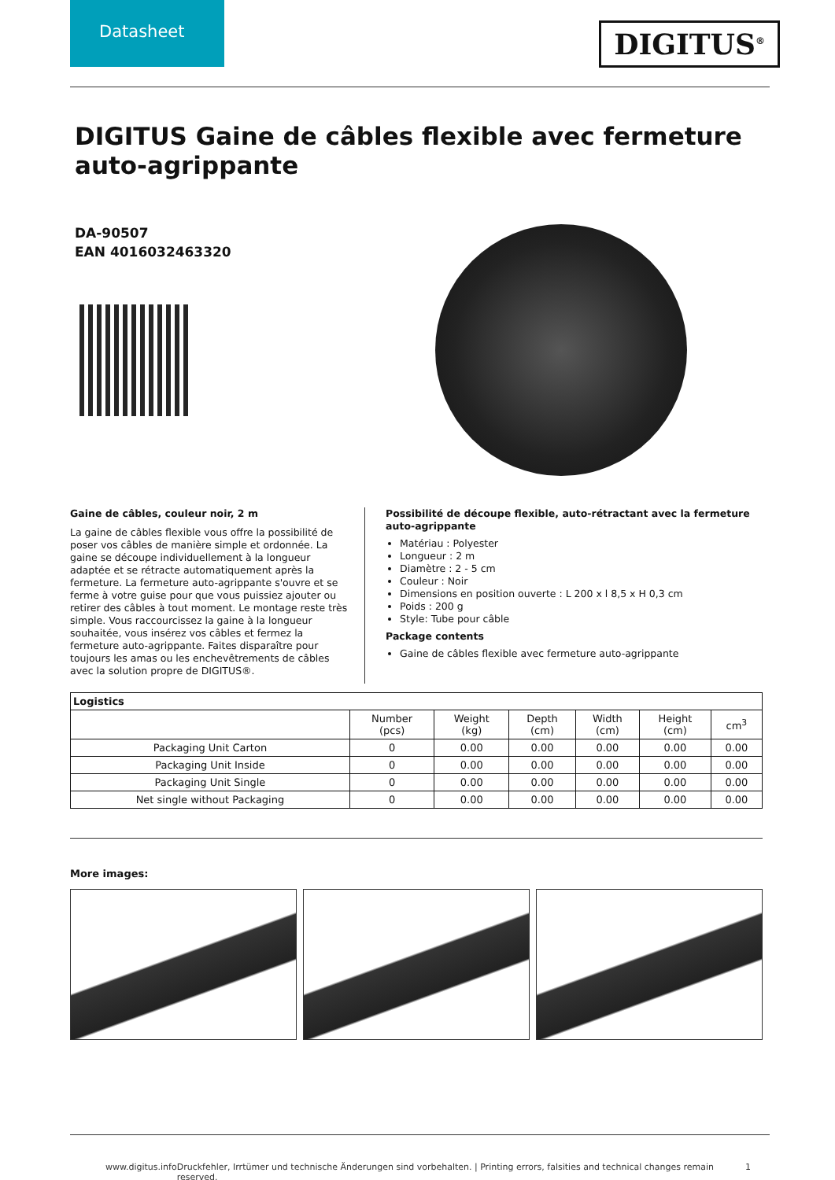Datasheet
DIGITUS<sup>®</sup>
DIGITUS Gaine de câbles flexible avec fermeture auto-agrippante
DA-90507
EAN 4016032463320
Gaine de câbles, couleur noir, 2 m
La gaine de câbles flexible vous offre la possibilité de poser vos câbles de manière simple et ordonnée. La gaine se découpe individuellement à la longueur adaptée et se rétracte automatiquement après la fermeture. La fermeture auto-agrippante s'ouvre et se ferme à votre guise pour que vous puissiez ajouter ou retirer des câbles à tout moment. Le montage reste très simple. Vous raccourcissez la gaine à la longueur souhaitée, vous insérez vos câbles et fermez la fermeture auto-agrippante. Faites disparaître pour toujours les amas ou les enchevêtrements de câbles avec la solution propre de DIGITUS®.
Possibilité de découpe flexible, auto-rétractant avec la fermeture auto-agrippante
Matériau : Polyester
Longueur : 2 m
Diamètre : 2 - 5 cm
Couleur : Noir
Dimensions en position ouverte : L 200 x l 8,5 x H 0,3 cm
Poids : 200 g
Style: Tube pour câble
Package contents
Gaine de câbles flexible avec fermeture auto-agrippante
| Logistics | | | | | | |
| --- | --- | --- | --- | --- | --- | --- |
| | Number (pcs) | Weight (kg) | Depth (cm) | Width (cm) | Height (cm) | cm<sup>3</sup> |
| Packaging Unit Carton | 0 | 0.00 | 0.00 | 0.00 | 0.00 | 0.00 |
| Packaging Unit Inside | 0 | 0.00 | 0.00 | 0.00 | 0.00 | 0.00 |
| Packaging Unit Single | 0 | 0.00 | 0.00 | 0.00 | 0.00 | 0.00 |
| Net single without Packaging | 0 | 0.00 | 0.00 | 0.00 | 0.00 | 0.00 |
More images:
www.digitus.info Druckfehler, Irrtümer und technische Änderungen sind vorbehalten. | Printing errors, falsities and technical changes remain reserved. 1